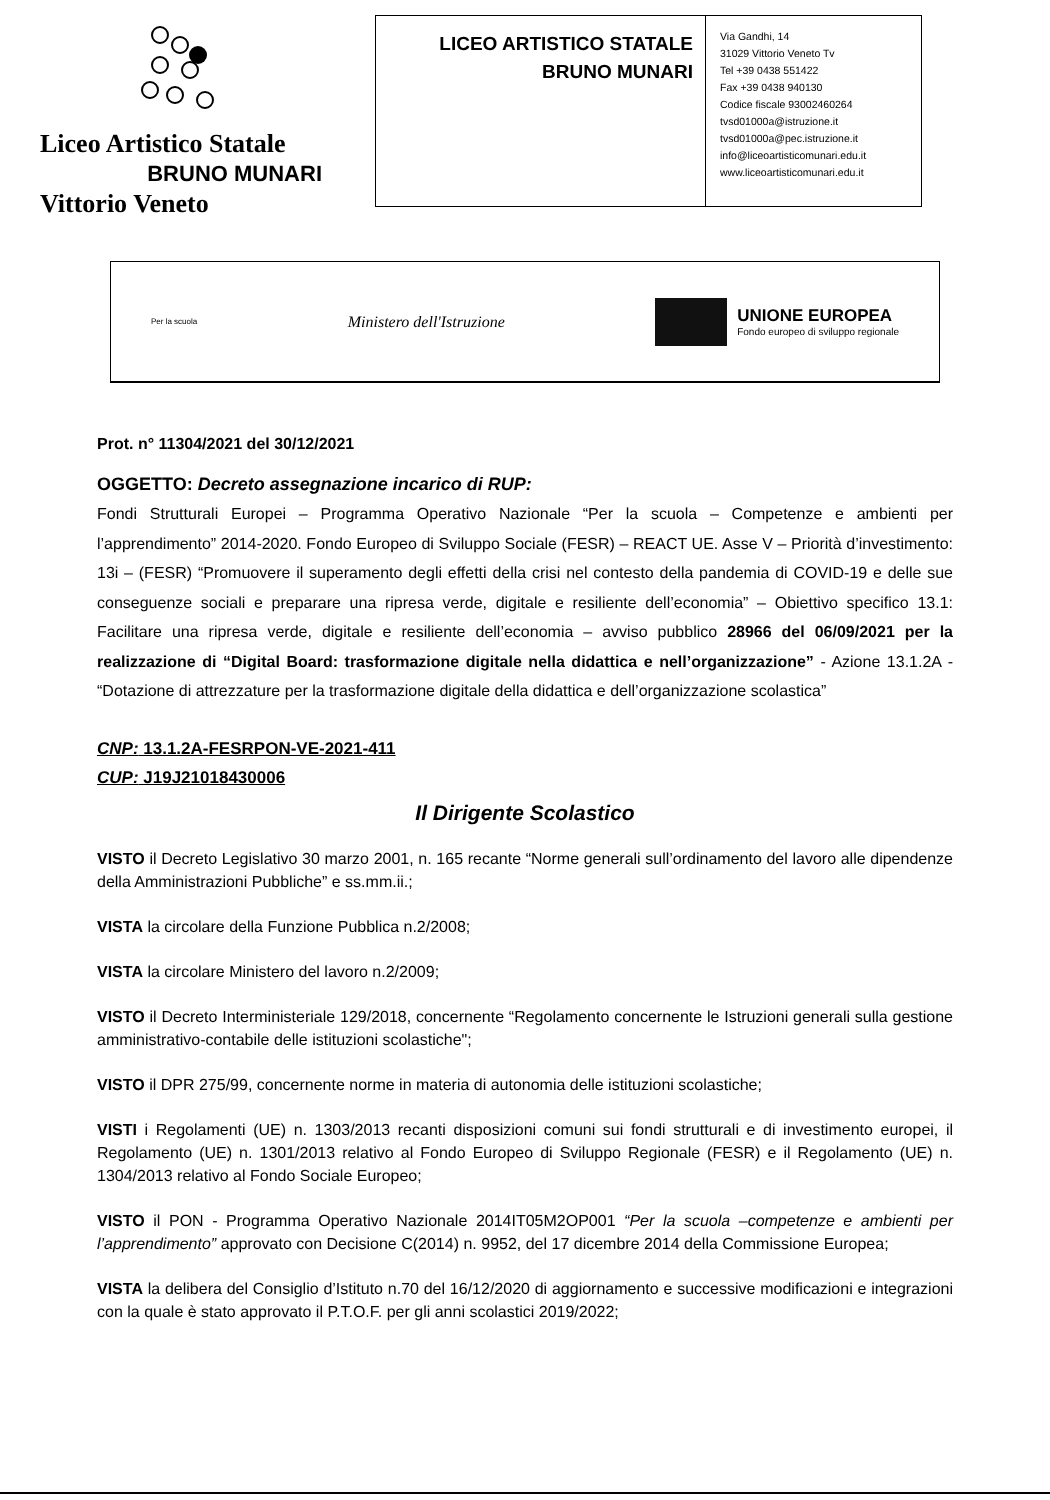Liceo Artistico Statale
BRUNO MUNARI
Vittorio Veneto
LICEO ARTISTICO STATALE
BRUNO MUNARI
Via Gandhi, 14
31029 Vittorio Veneto Tv
Tel +39 0438 551422
Fax +39 0438 940130
Codice fiscale 93002460264
tvsd01000a@istruzione.it
tvsd01000a@pec.istruzione.it
info@liceoartisticomunari.edu.it
www.liceoartisticomunari.edu.it
Per la scuola
Ministero dell'Istruzione
UNIONE EUROPEA
Fondo europeo di sviluppo regionale
Prot. n° 11304/2021 del 30/12/2021
OGGETTO: Decreto assegnazione incarico di RUP:
Fondi Strutturali Europei – Programma Operativo Nazionale “Per la scuola – Competenze e ambienti per l’apprendimento” 2014-2020. Fondo Europeo di Sviluppo Sociale (FESR) – REACT UE. Asse V – Priorità d’investimento: 13i – (FESR) “Promuovere il superamento degli effetti della crisi nel contesto della pandemia di COVID-19 e delle sue conseguenze sociali e preparare una ripresa verde, digitale e resiliente dell’economia” – Obiettivo specifico 13.1: Facilitare una ripresa verde, digitale e resiliente dell’economia – avviso pubblico 28966 del 06/09/2021 per la realizzazione di “Digital Board: trasformazione digitale nella didattica e nell’organizzazione” - Azione 13.1.2A - “Dotazione di attrezzature per la trasformazione digitale della didattica e dell’organizzazione scolastica”
CNP: 13.1.2A-FESRPON-VE-2021-411
CUP: J19J21018430006
Il Dirigente Scolastico
VISTO il Decreto Legislativo 30 marzo 2001, n. 165 recante “Norme generali sull’ordinamento del lavoro alle dipendenze della Amministrazioni Pubbliche” e ss.mm.ii.;
VISTA la circolare della Funzione Pubblica n.2/2008;
VISTA la circolare Ministero del lavoro n.2/2009;
VISTO il Decreto Interministeriale 129/2018, concernente “Regolamento concernente le Istruzioni generali sulla gestione amministrativo-contabile delle istituzioni scolastiche";
VISTO il DPR 275/99, concernente norme in materia di autonomia delle istituzioni scolastiche;
VISTI i Regolamenti (UE) n. 1303/2013 recanti disposizioni comuni sui fondi strutturali e di investimento europei, il Regolamento (UE) n. 1301/2013 relativo al Fondo Europeo di Sviluppo Regionale (FESR) e il Regolamento (UE) n. 1304/2013 relativo al Fondo Sociale Europeo;
VISTO il PON - Programma Operativo Nazionale 2014IT05M2OP001 “Per la scuola –competenze e ambienti per l’apprendimento” approvato con Decisione C(2014) n. 9952, del 17 dicembre 2014 della Commissione Europea;
VISTA la delibera del Consiglio d’Istituto n.70 del 16/12/2020 di aggiornamento e successive modificazioni e integrazioni con la quale è stato approvato il P.T.O.F. per gli anni scolastici 2019/2022;